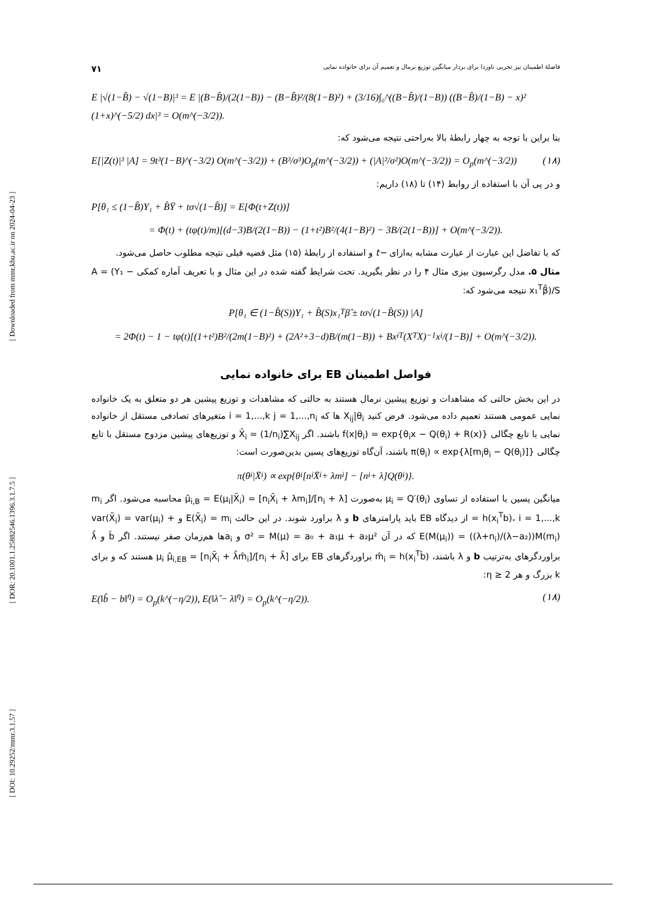[ Downloaded from mmr.khu.ac.ir on 2024-04-23 ]
[ DOR: 20.1001.1.25882546.1396.3.1.7.5 ]
[ DOI: 10.29252/mmr.3.1.57 ]
فاصلهٔ اطمینان بیز تجربی ناوردا برای بردار میانگین توزیع نرمال و تعمیم آن برای خانواده نمایی ۷۱
E |√(1−B̂) − √(1−B)|³ = E |(B−B̂)/(2(1−B)) − (B−B̂)²/(8(1−B)²) + (3/16)∫₀^((B−B̂)/(1−B)) ((B−B̂)/(1−B) − x)² (1+x)^(−5/2) dx|³ = O(m^(−3/2)).
بنا براین با توجه به چهار رابطهٔ بالا به‌راحتی نتیجه می‌شود که:
E[|Z(t)|³ |A] = 9t³(1−B)^(−3/2) O(m^(−3/2)) + (B³/σ³)O<sub>p</sub>(m^(−3/2)) + (|A|²/σ²)O(m^(−3/2)) = O<sub>p</sub>(m^(−3/2)) (۱۸)
و در پی آن با استفاده از روابط (۱۴) تا (۱۸) داریم:
P[θ₁ ≤ (1−B̂)Y₁ + B̂Ȳ + tσ√(1−B̂)] = E[Φ(t+Z(t))]
= Φ(t) + (tφ(t)/m)[(d−3)B/(2(1−B)) − (1+t²)B²/(4(1−B)²) − 3B/(2(1−B))] + O(m^(−3/2)).
که با تفاضل این عبارت از عبارت مشابه به‌ازای −t و استفاده از رابطهٔ (۱۵) مثل قضیه قبلی نتیجه مطلوب حاصل می‌شود.
مثال ۵. مدل رگرسیون بیزی مثال ۴ را در نظر بگیرید. تحت شرایط گفته شده در این مثال و با تعریف آماره کمکی A = (Y₁ − x₁<sup>T</sup>β̂)/S نتیجه می‌شود که:
P[θ₁ ∈ (1−B̂(S))Y₁ + B̂(S)x₁<sup>T</sup>β̂ ± tσ√(1−B̂(S)) |A]
= 2Φ(t) − 1 − tφ(t)[(1+t²)B²/(2m(1−B)²) + (2A²+3−d)B/(m(1−B)) + Bx<sub>i</sub><sup>T</sup>(X<sup>T</sup>X)<sup>−1</sup>x<sub>i</sub>/(1−B)] + O(m^(−3/2)).
فواصل اطمینان EB برای خانواده نمایی
در این بخش حالتی که مشاهدات و توزیع پیشین نرمال هستند به حالتی که مشاهدات و توزیع پیشین هر دو متعلق به یک خانواده نمایی عمومی هستند تعمیم داده می‌شود. فرض کنید X<sub>ij</sub>|θ<sub>i</sub> ها که i = 1,...,k j = 1,...,n<sub>i</sub> متغیرهای تصادفی مستقل از خانواده نمایی با تابع چگالی f(x|θ<sub>i</sub>) = exp{θ<sub>i</sub>x − Q(θ<sub>i</sub>) + R(x)} باشند. اگر X̄<sub>i</sub> = (1/n<sub>i</sub>)∑X<sub>ij</sub> و توزیع‌های پیشین مزدوج مستقل با تابع چگالی π(θ<sub>i</sub>) ∝ exp{λ[m<sub>i</sub>θ<sub>i</sub> − Q(θ<sub>i</sub>)]} باشند، آن‌گاه توزیع‌های پسین بدین‌صورت است:
π(θ<sub>i</sub>|X̄<sub>i</sub>) ∝ exp{θ<sub>i</sub>[n<sub>i</sub>X̄<sub>i</sub> + λm<sub>i</sub>] − [n<sub>i</sub> + λ]Q(θ<sub>i</sub>)}.
میانگین پسین با استفاده از تساوی μ<sub>i</sub> = Q′(θ<sub>i</sub>) به‌صورت μ̂<sub>i,B</sub> = E(μ<sub>i</sub>|X̄<sub>i</sub>) = [n<sub>i</sub>X̄<sub>i</sub> + λm<sub>i</sub>]/[n<sub>i</sub> + λ] محاسبه می‌شود. اگر m<sub>i</sub> = h(x<sub>i</sub><sup>T</sup>b)، i = 1,...,k از دیدگاه EB باید پارامترهای b و λ براورد شوند. در این حالت E(X̄<sub>i</sub>) = m<sub>i</sub> و var(X̄<sub>i</sub>) = var(μ<sub>i</sub>) + E(M(μ<sub>i</sub>)) = ((λ+n<sub>i</sub>)/(λ−a₂))M(m<sub>i</sub>) که در آن σ² = M(μ) = a₀ + a₁μ + a₂μ² و a<sub>i</sub>ها هم‌زمان صفر نیستند. اگر b̂ و λ̂ براوردگرهای به‌ترتیب b و λ باشند، m̂<sub>i</sub> = h(x<sub>i</sub><sup>T</sup>b̂) براوردگرهای EB برای μ<sub>i</sub> μ̂<sub>i,EB</sub> = [n<sub>i</sub>X̄<sub>i</sub> + λ̂m̂<sub>i</sub>]/[n<sub>i</sub> + λ̂] هستند که و برای k بزرگ و هر η ≥ 2:
E(‖b̂ − b‖<sup>η</sup>) = O<sub>p</sub>(k^(−η/2)), E(‖λ̂ − λ‖<sup>η</sup>) = O<sub>p</sub>(k^(−η/2)). (۱۸)